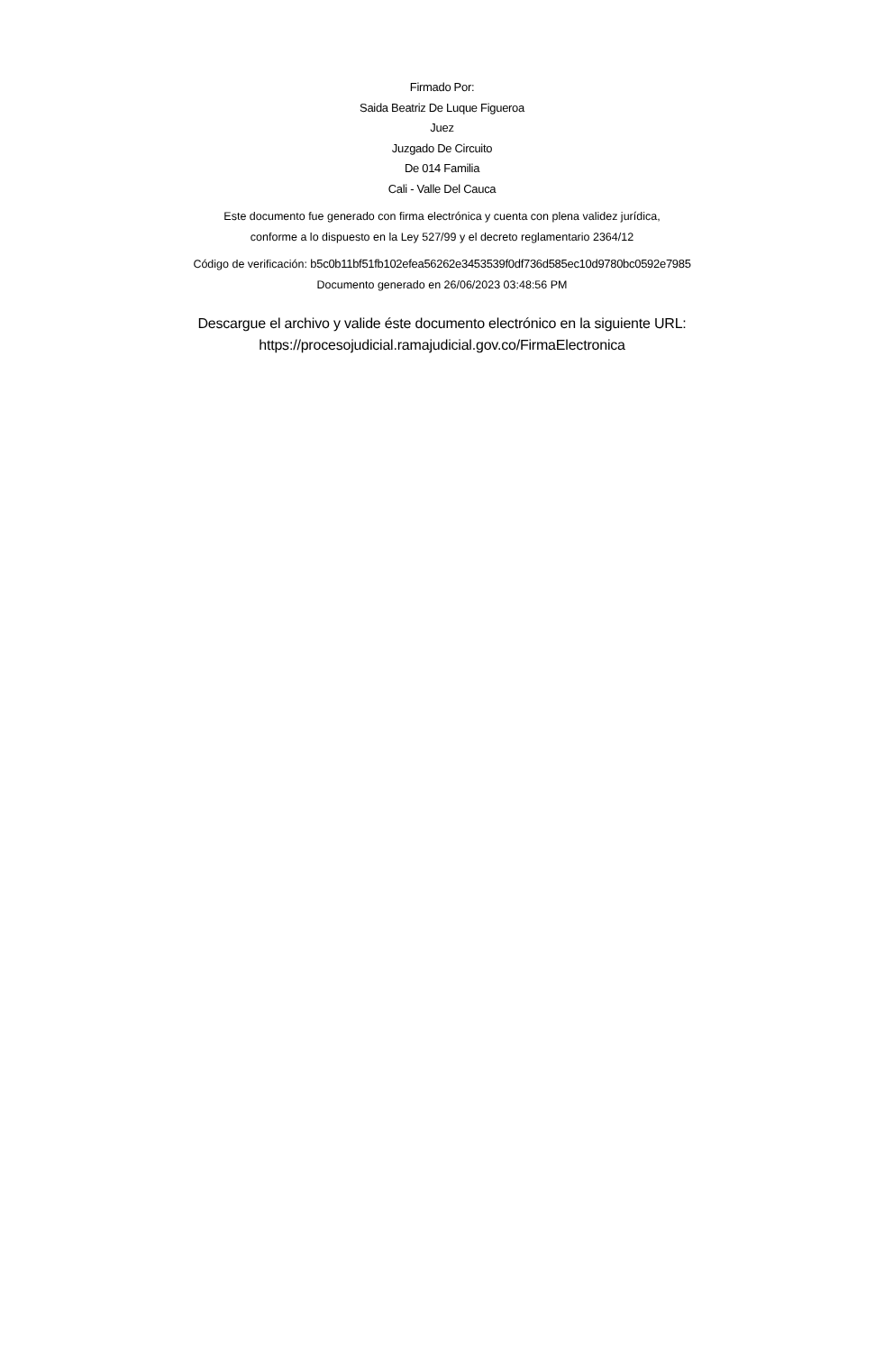Firmado Por:
Saida Beatriz De Luque Figueroa
Juez
Juzgado De Circuito
De 014 Familia
Cali - Valle Del Cauca
Este documento fue generado con firma electrónica y cuenta con plena validez jurídica,
conforme a lo dispuesto en la Ley 527/99 y el decreto reglamentario 2364/12
Código de verificación: b5c0b11bf51fb102efea56262e3453539f0df736d585ec10d9780bc0592e7985
Documento generado en 26/06/2023 03:48:56 PM
Descargue el archivo y valide éste documento electrónico en la siguiente URL:
https://procesojudicial.ramajudicial.gov.co/FirmaElectronica